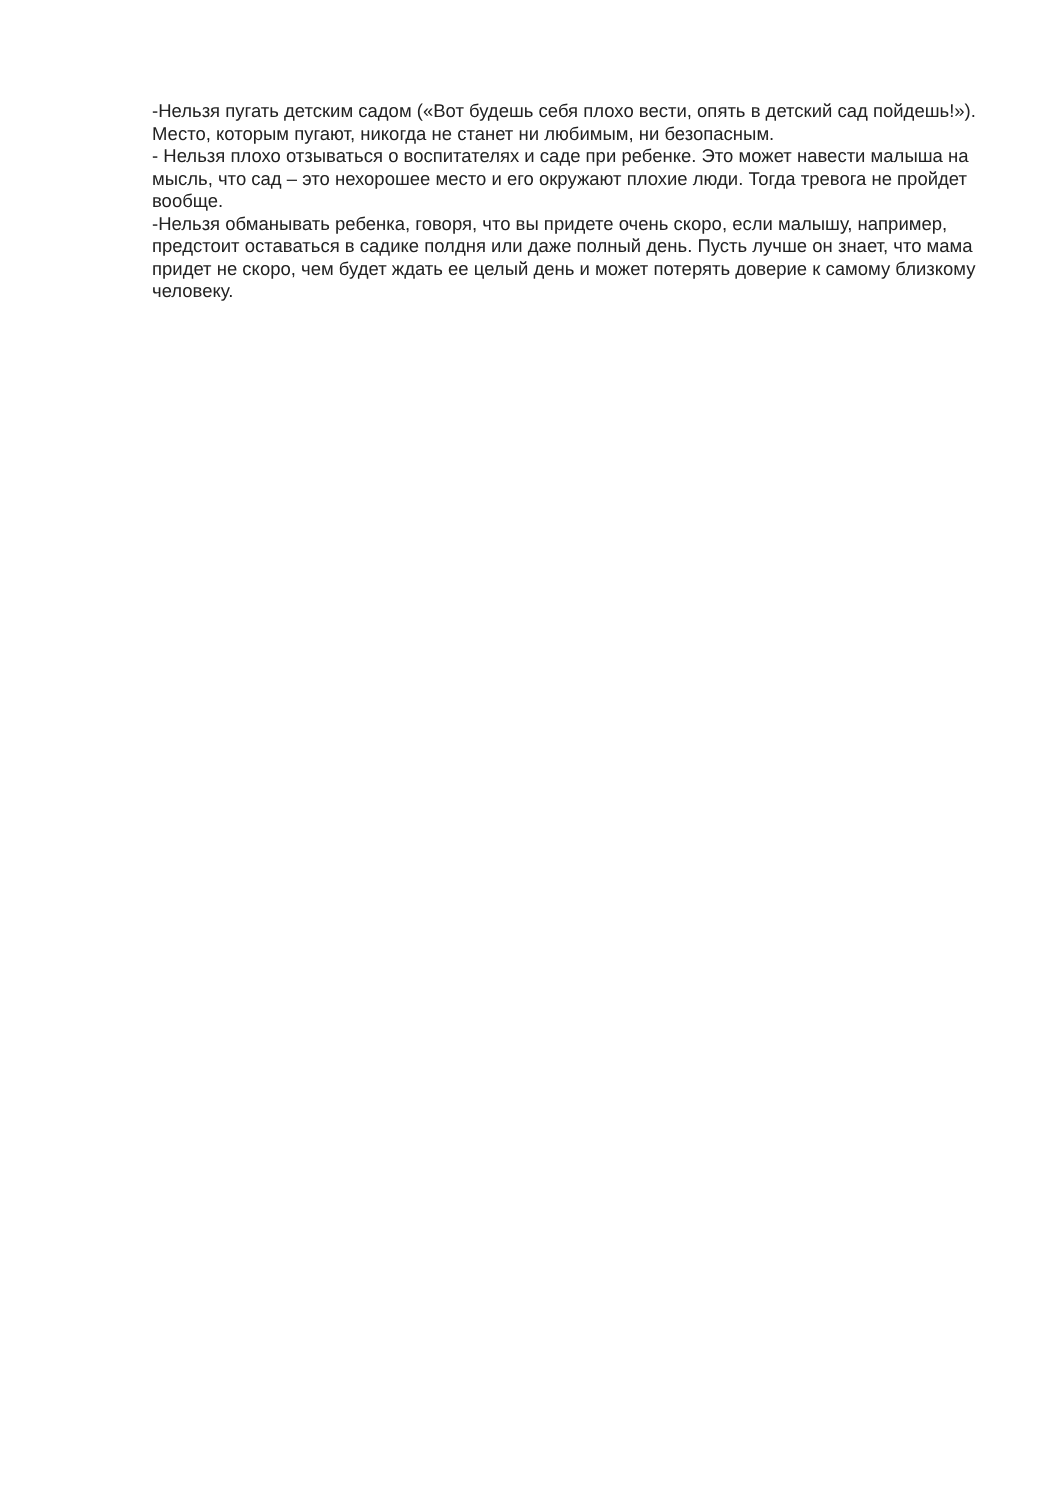-Нельзя пугать детским садом («Вот будешь себя плохо вести, опять в детский сад пойдешь!»). Место, которым пугают, никогда не станет ни любимым, ни безопасным.
- Нельзя плохо отзываться о воспитателях и саде при ребенке. Это может навести малыша на мысль, что сад – это нехорошее место и его окружают плохие люди. Тогда тревога не пройдет вообще.
-Нельзя обманывать ребенка, говоря, что вы придете очень скоро, если малышу, например, предстоит оставаться в садике полдня или даже полный день. Пусть лучше он знает, что мама придет не скоро, чем будет ждать ее целый день и может потерять доверие к самому близкому человеку.